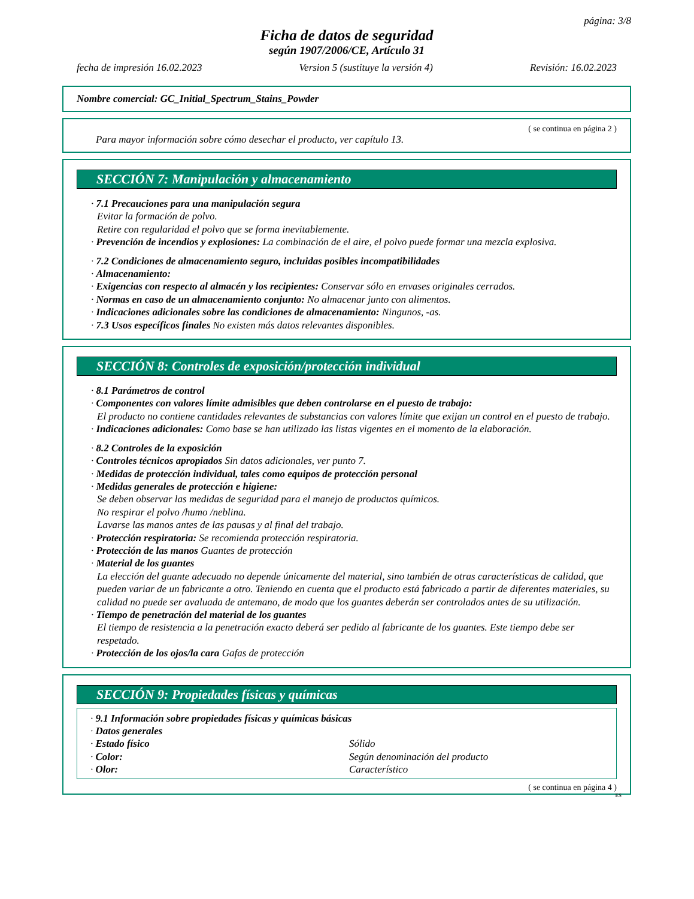página: 3/8
Ficha de datos de seguridad
según 1907/2006/CE, Artículo 31
fecha de impresión 16.02.2023 Version 5 (sustituye la versión 4) Revisión: 16.02.2023
Nombre comercial: GC_Initial_Spectrum_Stains_Powder
( se continua en página 2 )
Para mayor información sobre cómo desechar el producto, ver capítulo 13.
SECCIÓN 7: Manipulación y almacenamiento
· 7.1 Precauciones para una manipulación segura
Evitar la formación de polvo.
Retire con regularidad el polvo que se forma inevitablemente.
· Prevención de incendios y explosiones: La combinación de el aire, el polvo puede formar una mezcla explosiva.
· 7.2 Condiciones de almacenamiento seguro, incluidas posibles incompatibilidades
· Almacenamiento:
· Exigencias con respecto al almacén y los recipientes: Conservar sólo en envases originales cerrados.
· Normas en caso de un almacenamiento conjunto: No almacenar junto con alimentos.
· Indicaciones adicionales sobre las condiciones de almacenamiento: Ningunos, -as.
· 7.3 Usos específicos finales No existen más datos relevantes disponibles.
SECCIÓN 8: Controles de exposición/protección individual
· 8.1 Parámetros de control
· Componentes con valores límite admisibles que deben controlarse en el puesto de trabajo:
El producto no contiene cantidades relevantes de substancias con valores límite que exijan un control en el puesto de trabajo.
· Indicaciones adicionales: Como base se han utilizado las listas vigentes en el momento de la elaboración.
· 8.2 Controles de la exposición
· Controles técnicos apropiados Sin datos adicionales, ver punto 7.
· Medidas de protección individual, tales como equipos de protección personal
· Medidas generales de protección e higiene:
Se deben observar las medidas de seguridad para el manejo de productos químicos.
No respirar el polvo /humo /neblina.
Lavarse las manos antes de las pausas y al final del trabajo.
· Protección respiratoria: Se recomienda protección respiratoria.
· Protección de las manos Guantes de protección
· Material de los guantes
La elección del guante adecuado no depende únicamente del material, sino también de otras características de calidad, que pueden variar de un fabricante a otro. Teniendo en cuenta que el producto está fabricado a partir de diferentes materiales, su calidad no puede ser avaluada de antemano, de modo que los guantes deberán ser controlados antes de su utilización.
· Tiempo de penetración del material de los guantes
El tiempo de resistencia a la penetración exacto deberá ser pedido al fabricante de los guantes. Este tiempo debe ser respetado.
· Protección de los ojos/la cara Gafas de protección
SECCIÓN 9: Propiedades físicas y químicas
· 9.1 Información sobre propiedades físicas y químicas básicas
· Datos generales
| · Estado físico | Sólido |
| · Color: | Según denominación del producto |
| · Olor: | Característico |
( se continua en página 4 )
ES